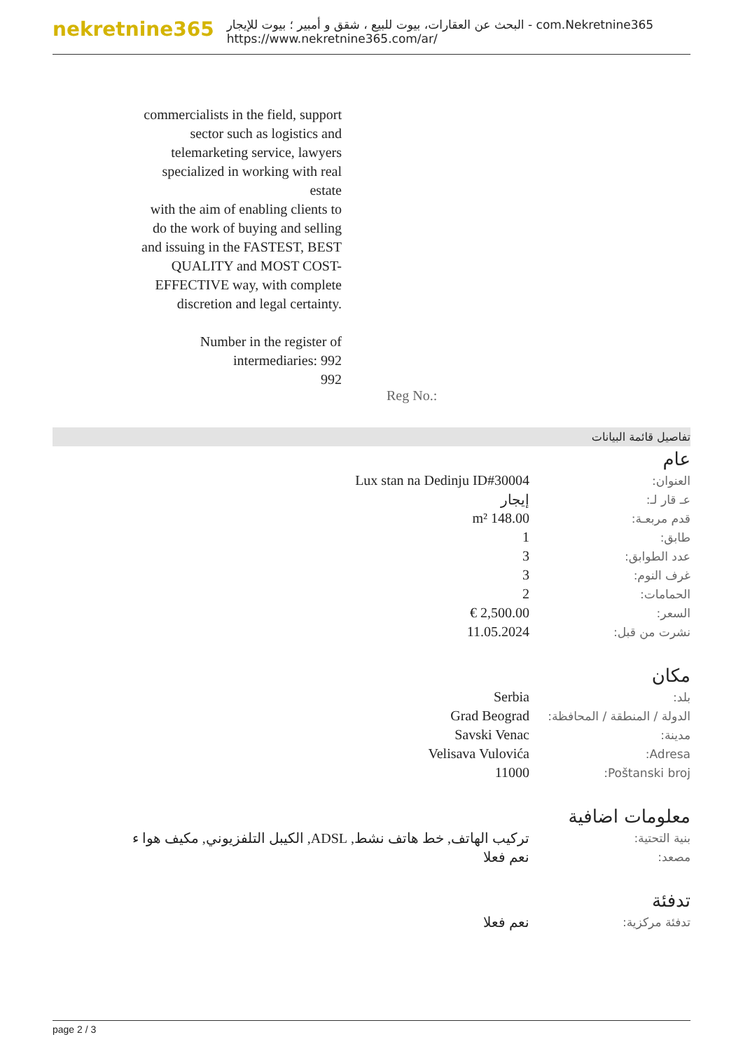nekretnine365
البحث عن العقارات، بيوت للبيع ، شقق و أمبير ؛ بيوت للإيجار - com.Nekretnine365
https://www.nekretnine365.com/ar/
commercialists in the field, support sector such as logistics and telemarketing service, lawyers specialized in working with real estate
with the aim of enabling clients to do the work of buying and selling and issuing in the FASTEST, BEST QUALITY and MOST COST-EFFECTIVE way, with complete discretion and legal certainty.
Number in the register of intermediaries: 992
992
Reg No.:
تفاصيل قائمة البيانات
عام
| العنوان: | Lux stan na Dedinju ID#30004 |
| عـ قار لـ: | إيجار |
| قدم مربعـة: | 148.00 m² |
| طابق: | 1 |
| عدد الطوابق: | 3 |
| غرف النوم: | 3 |
| الحمامات: | 2 |
| السعر: | 2,500.00 € |
| نشرت من قبل: | 11.05.2024 |
مكان
| بلد: | Serbia |
| الدولة / المنطقة / المحافظة: | Grad Beograd |
| مدينة: | Savski Venac |
| Adresa: | Velisava Vulovića |
| Poštanski broj: | 11000 |
معلومات اضافية
| بنية التحتية: | تركيب الهاتف, خط هاتف نشط, ADSL, الكيبل التلفزيوني, مكيف هوا ء |
| مصعد: | نعم فعلا |
تدفئة
| تدفئة مركزية: | نعم فعلا |
page 2 / 3